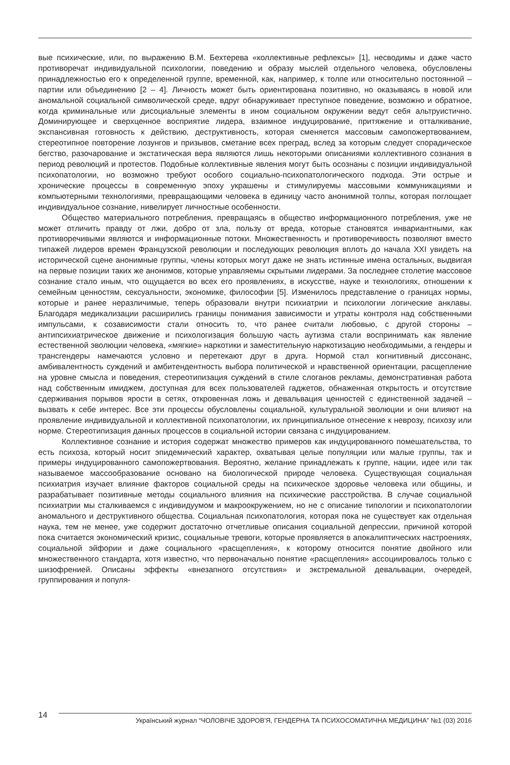вые психические, или, по выражению В.М. Бехтерева «коллективные рефлексы» [1], несводимы и даже часто противоречат индивидуальной психологии, поведению и образу мыслей отдельного человека, обусловлены принадлежностью его к определенной группе, временной, как, например, к толпе или относительно постоянной – партии или объединению [2 – 4]. Личность может быть ориентирована позитивно, но оказываясь в новой или аномальной социальной символической среде, вдруг обнаруживает преступное поведение, возможно и обратное, когда криминальные или дисоциальные элементы в ином социальном окружении ведут себя альтруистично. Доминирующее и сверхценное восприятие лидера, взаимное индуцирование, притяжение и отталкивание, экспансивная готовность к действию, деструктивность, которая сменяется массовым самопожертвованием, стереотипное повторение лозунгов и призывов, сметание всех преград, вслед за которым следует спорадическое бегство, разочарование и экстатическая вера являются лишь некоторыми описаниями коллективного сознания в период революций и протестов. Подобные коллективные явления могут быть осознаны с позиции индивидуальной психопатологии, но возможно требуют особого социально-психопатологического подхода. Эти острые и хронические процессы в современную эпоху украшены и стимулируемы массовыми коммуникациями и компьютерными технологиями, превращающими человека в единицу часто анонимной толпы, которая поглощает индивидуальное сознание, нивелирует личностные особенности.
Общество материального потребления, превращаясь в общество информационного потребления, уже не может отличить правду от лжи, добро от зла, пользу от вреда, которые становятся инвариантными, как противоречивыми являются и информационные потоки. Множественность и противоречивость позволяют вместо типажей лидеров времен Французской революции и последующих революция вплоть до начала XXI увидеть на исторической сцене анонимные группы, члены которых могут даже не знать истинные имена остальных, выдвигая на первые позиции таких же анонимов, которые управляемы скрытыми лидерами. За последнее столетие массовое сознание стало иным, что ощущается во всех его проявлениях, в искусстве, науке и технологиях, отношении к семейным ценностям, сексуальности, экономике, философии [5]. Изменилось представление о границах нормы, которые и ранее неразличимые, теперь образовали внутри психиатрии и психологии логические анклавы. Благодаря медикализации расширились границы понимания зависимости и утраты контроля над собственными импульсами, к созависимости стали относить то, что ранее считали любовью, с другой стороны – антипсихиатрическое движение и психологизация большую часть аутизма стали воспринимать как явление естественной эволюции человека, «мягкие» наркотики и заместительную наркотизацию необходимыми, а гендеры и трансгендеры намечаются условно и перетекают друг в друга. Нормой стал когнитивный диссонанс, амбивалентность суждений и амбитендентность выбора политической и нравственной ориентации, расщепление на уровне смысла и поведения, стереотипизация суждений в стиле слоганов рекламы, демонстративная работа над собственным имиджем, доступная для всех пользователей гаджетов, обнаженная открытость и отсутствие сдерживания порывов ярости в сетях, откровенная ложь и девальвация ценностей с единственной задачей – вызвать к себе интерес. Все эти процессы обусловлены социальной, культуральной эволюции и они влияют на проявление индивидуальной и коллективной психопатологии, их принципиальное отнесение к неврозу, психозу или норме. Стереотипизация данных процессов в социальной истории связана с индуцированием.
Коллективное сознание и история содержат множество примеров как индуцированного помешательства, то есть психоза, который носит эпидемический характер, охватывая целые популяции или малые группы, так и примеры индуцированного самопожертвования. Вероятно, желание принадлежать к группе, нации, идее или так называемое массообразование основано на биологической природе человека. Существующая социальная психиатрия изучает влияние факторов социальной среды на психическое здоровье человека или общины, и разрабатывает позитивные методы социального влияния на психические расстройства. В случае социальной психиатрии мы сталкиваемся с индивидуумом и макроокружением, но не с описание типологии и психопатологии аномального и деструктивного общества. Социальная психопатология, которая пока не существует как отдельная наука, тем не менее, уже содержит достаточно отчетливые описания социальной депрессии, причиной которой пока считается экономический кризис, социальные тревоги, которые проявляется в апокалиптических настроениях, социальной эйфории и даже социального «расщепления», к которому относится понятие двойного или множественного стандарта, хотя известно, что первоначально понятие «расщепления» ассоциировалось только с шизофренией. Описаны эффекты «внезапного отсутствия» и экстремальной девальвации, очередей, группирования и популя-
14
Український журнал “ЧОЛОВІЧЕ ЗДОРОВ'Я, ГЕНДЕРНА ТА ПСИХОСОМАТИЧНА МЕДИЦИНА” №1 (03) 2016